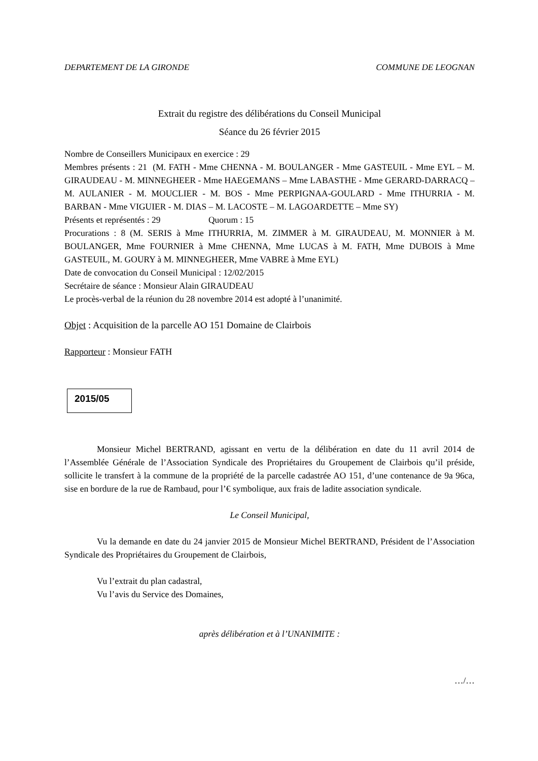DEPARTEMENT DE LA GIRONDE COMMUNE DE LEOGNAN
Extrait du registre des délibérations du Conseil Municipal
Séance du 26 février 2015
Nombre de Conseillers Municipaux en exercice : 29
Membres présents : 21 (M. FATH - Mme CHENNA - M. BOULANGER - Mme GASTEUIL - Mme EYL – M. GIRAUDEAU - M. MINNEGHEER - Mme HAEGEMANS – Mme LABASTHE - Mme GERARD-DARRACQ – M. AULANIER - M. MOUCLIER - M. BOS - Mme PERPIGNAA-GOULARD - Mme ITHURRIA - M. BARBAN - Mme VIGUIER - M. DIAS – M. LACOSTE – M. LAGOARDETTE – Mme SY)
Présents et représentés : 29 Quorum : 15
Procurations : 8 (M. SERIS à Mme ITHURRIA, M. ZIMMER à M. GIRAUDEAU, M. MONNIER à M. BOULANGER, Mme FOURNIER à Mme CHENNA, Mme LUCAS à M. FATH, Mme DUBOIS à Mme GASTEUIL, M. GOURY à M. MINNEGHEER, Mme VABRE à Mme EYL)
Date de convocation du Conseil Municipal : 12/02/2015
Secrétaire de séance : Monsieur Alain GIRAUDEAU
Le procès-verbal de la réunion du 28 novembre 2014 est adopté à l’unanimité.
Objet : Acquisition de la parcelle AO 151 Domaine de Clairbois
Rapporteur : Monsieur FATH
2015/05
Monsieur Michel BERTRAND, agissant en vertu de la délibération en date du 11 avril 2014 de l’Assemblée Générale de l’Association Syndicale des Propriétaires du Groupement de Clairbois qu’il préside, sollicite le transfert à la commune de la propriété de la parcelle cadastrée AO 151, d’une contenance de 9a 96ca, sise en bordure de la rue de Rambaud, pour l’€ symbolique, aux frais de ladite association syndicale.
Le Conseil Municipal,
Vu la demande en date du 24 janvier 2015 de Monsieur Michel BERTRAND, Président de l’Association Syndicale des Propriétaires du Groupement de Clairbois,
Vu l’extrait du plan cadastral,
Vu l’avis du Service des Domaines,
après délibération et à l’UNANIMITE :
…/…